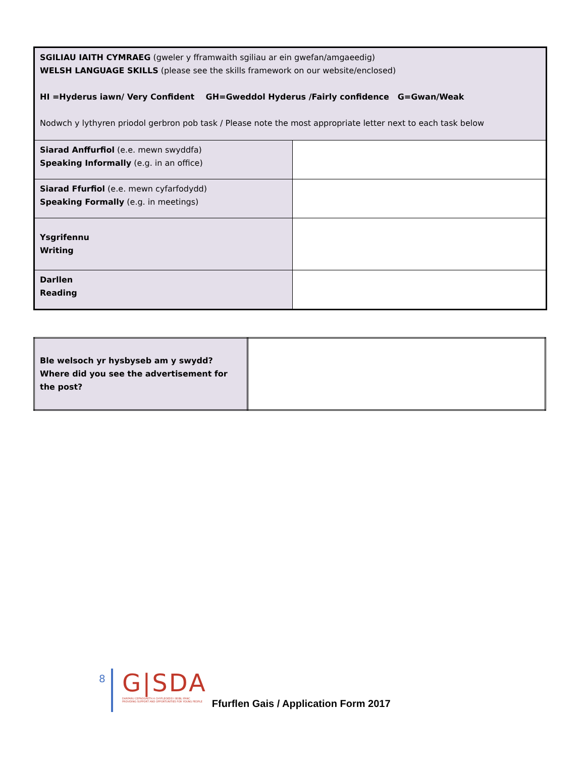| SGILIAU IAITH CYMRAEG (gweler y fframwaith sgiliau ar ein gwefan/amgaeedig) WELSH LANGUAGE SKILLS (please see the skills framework on our website/enclosed) HI =Hyderus iawn/ Very Confident GH=Gweddol Hyderus /Fairly confidence G=Gwan/Weak Nodwch y lythyren priodol gerbron pob task / Please note the most appropriate letter next to each task below | |
| Siarad Anffurfiol (e.e. mewn swyddfa) Speaking Informally (e.g. in an office) | |
| Siarad Ffurfiol (e.e. mewn cyfarfodydd) Speaking Formally (e.g. in meetings) | |
| Ysgrifennu Writing | |
| Darllen Reading | |
| Ble welsoch yr hysbyseb am y swydd? Where did you see the advertisement for the post? | |
8
G|SDA
DARPARU CEFNOGAETH A CHYFLEOEDD I BOBL IFANC
PROVIDING SUPPORT AND OPPORTUNITIES FOR YOUNG PEOPLE
Ffurflen Gais / Application Form 2017